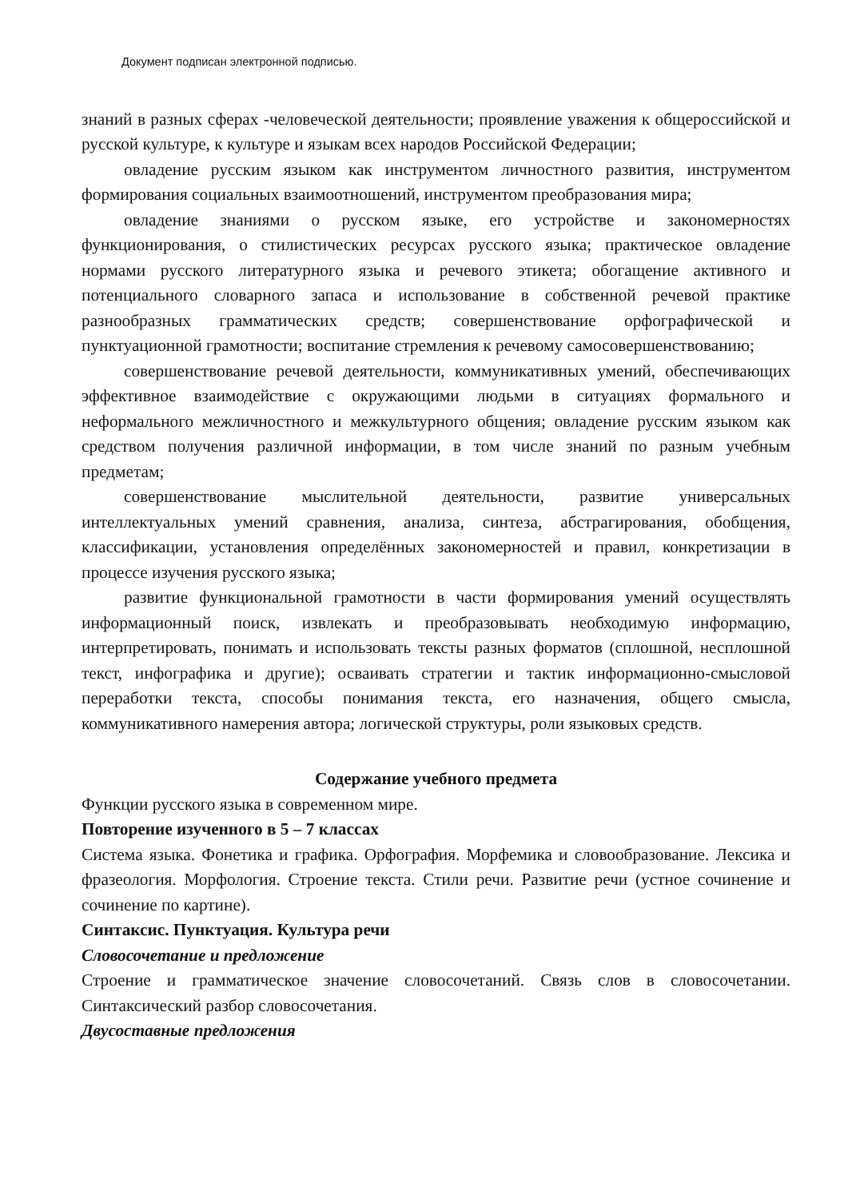Документ подписан электронной подписью.
знаний в разных сферах -человеческой деятельности; проявление уважения к общероссийской и русской культуре, к культуре и языкам всех народов Российской Федерации;
овладение русским языком как инструментом личностного развития, инструментом формирования социальных взаимоотношений, инструментом преобразования мира;
овладение знаниями о русском языке, его устройстве и закономерностях функционирования, о стилистических ресурсах русского языка; практическое овладение нормами русского литературного языка и речевого этикета; обогащение активного и потенциального словарного запаса и использование в собственной речевой практике разнообразных грамматических средств; совершенствование орфографической и пунктуационной грамотности; воспитание стремления к речевому самосовершенствованию;
совершенствование речевой деятельности, коммуникативных умений, обеспечивающих эффективное взаимодействие с окружающими людьми в ситуациях формального и неформального межличностного и межкультурного общения; овладение русским языком как средством получения различной информации, в том числе знаний по разным учебным предметам;
совершенствование мыслительной деятельности, развитие универсальных интеллектуальных умений сравнения, анализа, синтеза, абстрагирования, обобщения, классификации, установления определённых закономерностей и правил, конкретизации в процессе изучения русского языка;
развитие функциональной грамотности в части формирования умений осуществлять информационный поиск, извлекать и преобразовывать необходимую информацию, интерпретировать, понимать и использовать тексты разных форматов (сплошной, несплошной текст, инфографика и другие); осваивать стратегии и тактик информационно-смысловой переработки текста, способы понимания текста, его назначения, общего смысла, коммуникативного намерения автора; логической структуры, роли языковых средств.
Содержание учебного предмета
Функции русского языка в современном мире.
Повторение изученного в 5 – 7 классах
Система языка. Фонетика и графика. Орфография. Морфемика и словообразование. Лексика и фразеология. Морфология. Строение текста. Стили речи. Развитие речи (устное сочинение и сочинение по картине).
Синтаксис. Пунктуация. Культура речи
Словосочетание и предложение
Строение и грамматическое значение словосочетаний. Связь слов в словосочетании. Синтаксический разбор словосочетания.
Двусоставные предложения